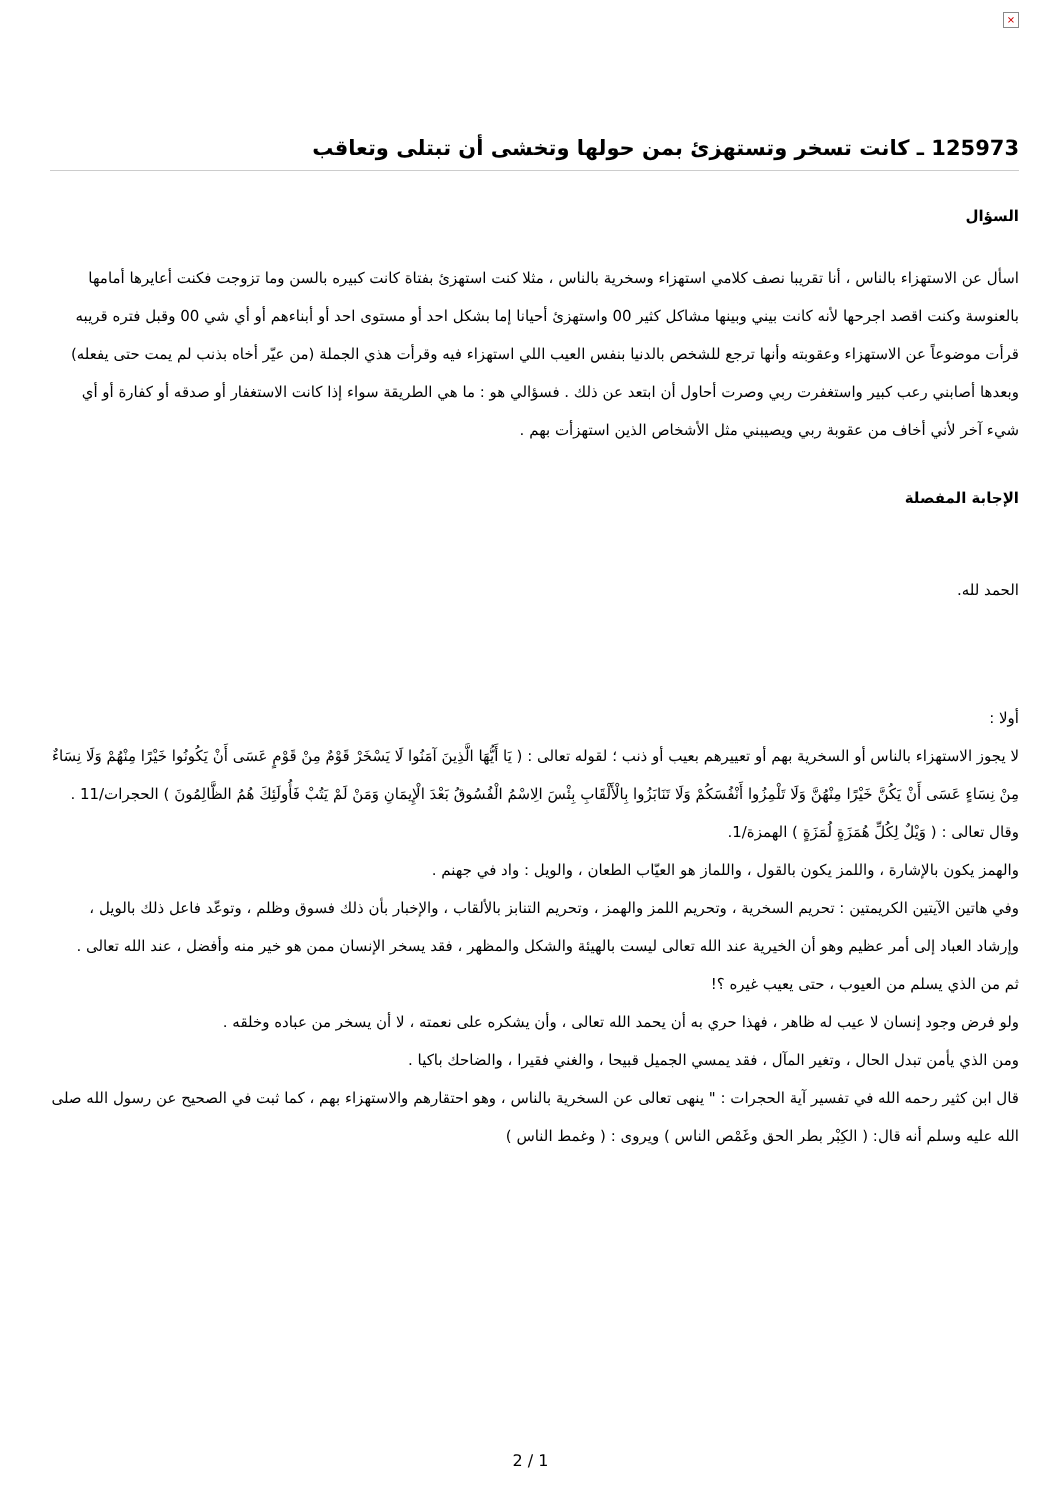×
125973 ـ كانت تسخر وتستهزئ بمن حولها وتخشى أن تبتلى وتعاقب
السؤال
اسأل عن الاستهزاء بالناس ، أنا تقريبا نصف كلامي استهزاء وسخرية بالناس ، مثلا كنت استهزئ بفتاة كانت كبيره بالسن وما تزوجت فكنت أعايرها أمامها بالعنوسة وكنت اقصد اجرحها لأنه كانت بيني وبينها مشاكل كثير 00 واستهزئ أحيانا إما بشكل احد أو مستوى احد أو أبناءهم أو أي شي 00 وقبل فتره قريبه قرأت موضوعاً عن الاستهزاء وعقوبته وأنها ترجع للشخص بالدنيا بنفس العيب اللي استهزاء فيه وقرأت هذي الجملة (من عيّر أخاه بذنب لم يمت حتى يفعله) وبعدها أصابني رعب كبير واستغفرت ربي وصرت أحاول أن ابتعد عن ذلك . فسؤالي هو : ما هي الطريقة سواء إذا كانت الاستغفار أو صدقه أو كفارة أو أي شيء آخر لأني أخاف من عقوبة ربي ويصيبني مثل الأشخاص الذين استهزأت بهم .
الإجابة المفصلة
الحمد لله.
أولا :
لا يجوز الاستهزاء بالناس أو السخرية بهم أو تعييرهم بعيب أو ذنب ؛ لقوله تعالى : ( يَا أَيُّهَا الَّذِينَ آمَنُوا لَا يَسْخَرْ قَوْمٌ مِنْ قَوْمٍ عَسَى أَنْ يَكُونُوا خَيْرًا مِنْهُمْ وَلَا نِسَاءٌ مِنْ نِسَاءٍ عَسَى أَنْ يَكُنَّ خَيْرًا مِنْهُنَّ وَلَا تَلْمِزُوا أَنْفُسَكُمْ وَلَا تَنَابَزُوا بِالْأَلْقَابِ بِئْسَ الِاسْمُ الْفُسُوقُ بَعْدَ الْإِيمَانِ وَمَنْ لَمْ يَتُبْ فَأُولَئِكَ هُمُ الظَّالِمُونَ ) الحجرات/11 .
وقال تعالى : ( وَيْلٌ لِكُلِّ هُمَزَةٍ لُمَزَةٍ ) الهمزة/1.
والهمز يكون بالإشارة ، واللمز يكون بالقول ، واللماز هو العيّاب الطعان ، والويل : واد في جهنم .
وفي هاتين الآيتين الكريمتين : تحريم السخرية ، وتحريم اللمز والهمز ، وتحريم التنابز بالألقاب ، والإخبار بأن ذلك فسوق وظلم ، وتوعّد فاعل ذلك بالويل ، وإرشاد العباد إلى أمر عظيم وهو أن الخيرية عند الله تعالى ليست بالهيئة والشكل والمظهر ، فقد يسخر الإنسان ممن هو خير منه وأفضل ، عند الله تعالى .
ثم من الذي يسلم من العيوب ، حتى يعيب غيره ؟!
ولو فرض وجود إنسان لا عيب له ظاهر ، فهذا حري به أن يحمد الله تعالى ، وأن يشكره على نعمته ، لا أن يسخر من عباده وخلقه .
ومن الذي يأمن تبدل الحال ، وتغير المآل ، فقد يمسي الجميل قبيحا ، والغني فقيرا ، والضاحك باكيا .
قال ابن كثير رحمه الله في تفسير آية الحجرات : " ينهى تعالى عن السخرية بالناس ، وهو احتقارهم والاستهزاء بهم ، كما ثبت في الصحيح عن رسول الله صلى الله عليه وسلم أنه قال: ( الكِبْر بطر الحق وغَمْص الناس ) ويروى : ( وغمط الناس )
2 / 1